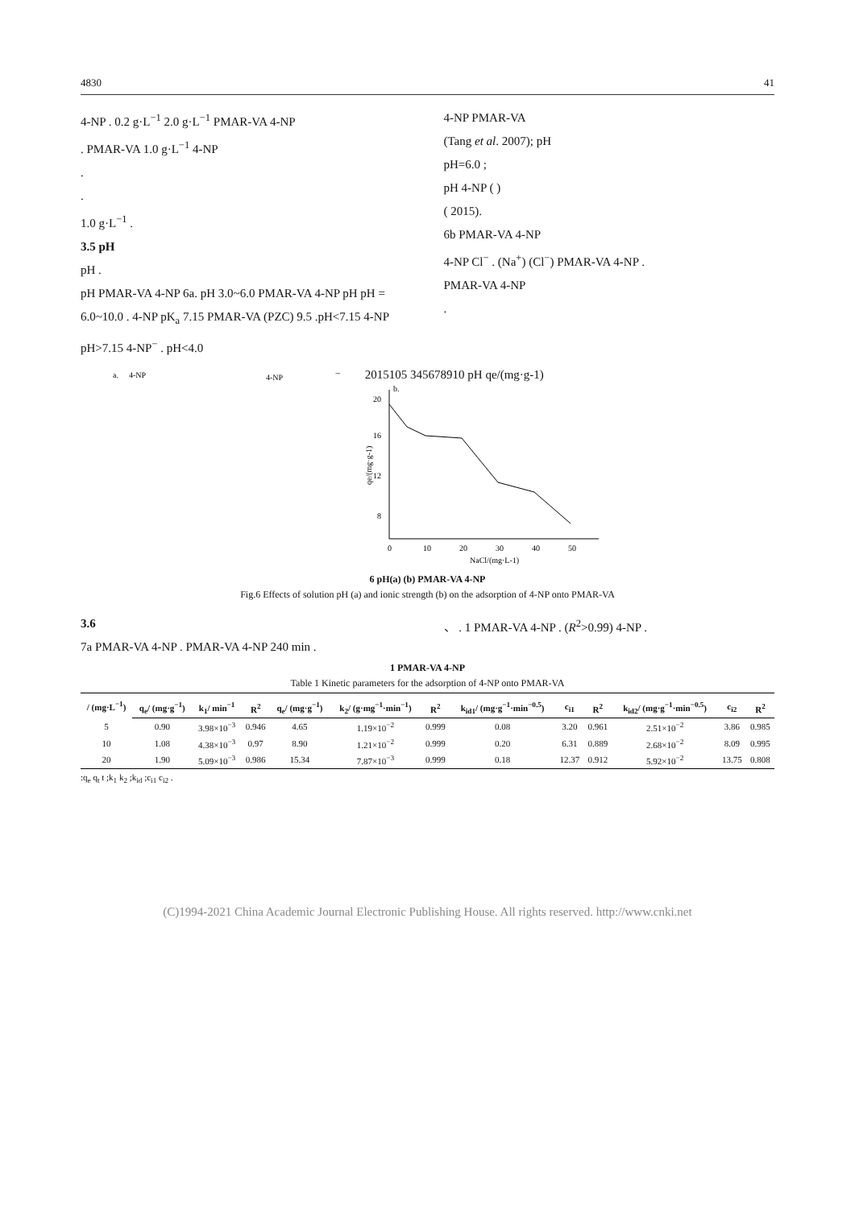4830 41
4-NP . 0.2 g·L<sup>−1</sup> 2.0 g·L<sup>−1</sup> PMAR-VA 4-NP
. PMAR-VA 1.0 g·L<sup>−1</sup> 4-NP
.
.
1.0 g·L<sup>−1</sup> .
3.5 pH
pH .
pH PMAR-VA 4-NP 6a. pH 3.0~6.0 PMAR-VA 4-NP pH pH = 6.0~10.0 . 4-NP pK<sub>a</sub> 7.15 PMAR-VA (PZC) 9.5 .pH<7.15 4-NP pH>7.15 4-NP<sup>−</sup> . pH<4.0
4-NP PMAR-VA
(Tang et al. 2007); pH
pH=6.0 ;
pH 4-NP ( )
( 2015).
6b PMAR-VA 4-NP
4-NP Cl<sup>−</sup> . (Na<sup>+</sup>) (Cl<sup>−</sup>) PMAR-VA 4-NP .
PMAR-VA 4-NP
.
a.
4-NP
4-NP−
20
15
10
5
3
4
5
6
7
8
9
10
pH
qe/(mg·g-1)
b.
20
16
12
8
0
10
20
30
40
50
NaCl/(mg·L-1)
qe/(mg·g-1)
6 pH(a) (b) PMAR-VA 4-NP
Fig.6 Effects of solution pH (a) and ionic strength (b) on the adsorption of 4-NP onto PMAR-VA
3.6
7a PMAR-VA 4-NP . PMAR-VA 4-NP 240 min .
、 . 1 PMAR-VA 4-NP . (R<sup>2</sup>>0.99) 4-NP .
1 PMAR-VA 4-NP
Table 1 Kinetic parameters for the adsorption of 4-NP onto PMAR-VA
| / (mg·L<sup>−1</sup>) | | | | | | | | | | | | |
| --- | --- | --- | --- | --- | --- | --- | --- | --- | --- | --- | --- | --- |
| | q<sub>e</sub>/ (mg·g<sup>−1</sup>) | k<sub>1</sub>/ min<sup>−1</sup> | R<sup>2</sup> | q<sub>e</sub>/ (mg·g<sup>−1</sup>) | k<sub>2</sub>/ (g·mg<sup>−1</sup>·min<sup>−1</sup>) | R<sup>2</sup> | k<sub>id1</sub>/ (mg·g<sup>−1</sup>·min<sup>−0.5</sup>) | c<sub>i1</sub> | R<sup>2</sup> | k<sub>id2</sub>/ (mg·g<sup>−1</sup>·min<sup>−0.5</sup>) | c<sub>i2</sub> | R<sup>2</sup> |
| 5 | 0.90 | 3.98×10<sup>−3</sup> | 0.946 | 4.65 | 1.19×10<sup>−2</sup> | 0.999 | 0.08 | 3.20 | 0.961 | 2.51×10<sup>−2</sup> | 3.86 | 0.985 |
| 10 | 1.08 | 4.38×10<sup>−3</sup> | 0.97 | 8.90 | 1.21×10<sup>−2</sup> | 0.999 | 0.20 | 6.31 | 0.889 | 2.68×10<sup>−2</sup> | 8.09 | 0.995 |
| 20 | 1.90 | 5.09×10<sup>−3</sup> | 0.986 | 15.34 | 7.87×10<sup>−3</sup> | 0.999 | 0.18 | 12.37 | 0.912 | 5.92×10<sup>−2</sup> | 13.75 | 0.808 |
:q<sub>e</sub> q<sub>t</sub> t ;k<sub>1</sub> k<sub>2</sub> ;k<sub>id</sub> ;c<sub>i1</sub> c<sub>i2</sub> .
(C)1994-2021 China Academic Journal Electronic Publishing House. All rights reserved. http://www.cnki.net